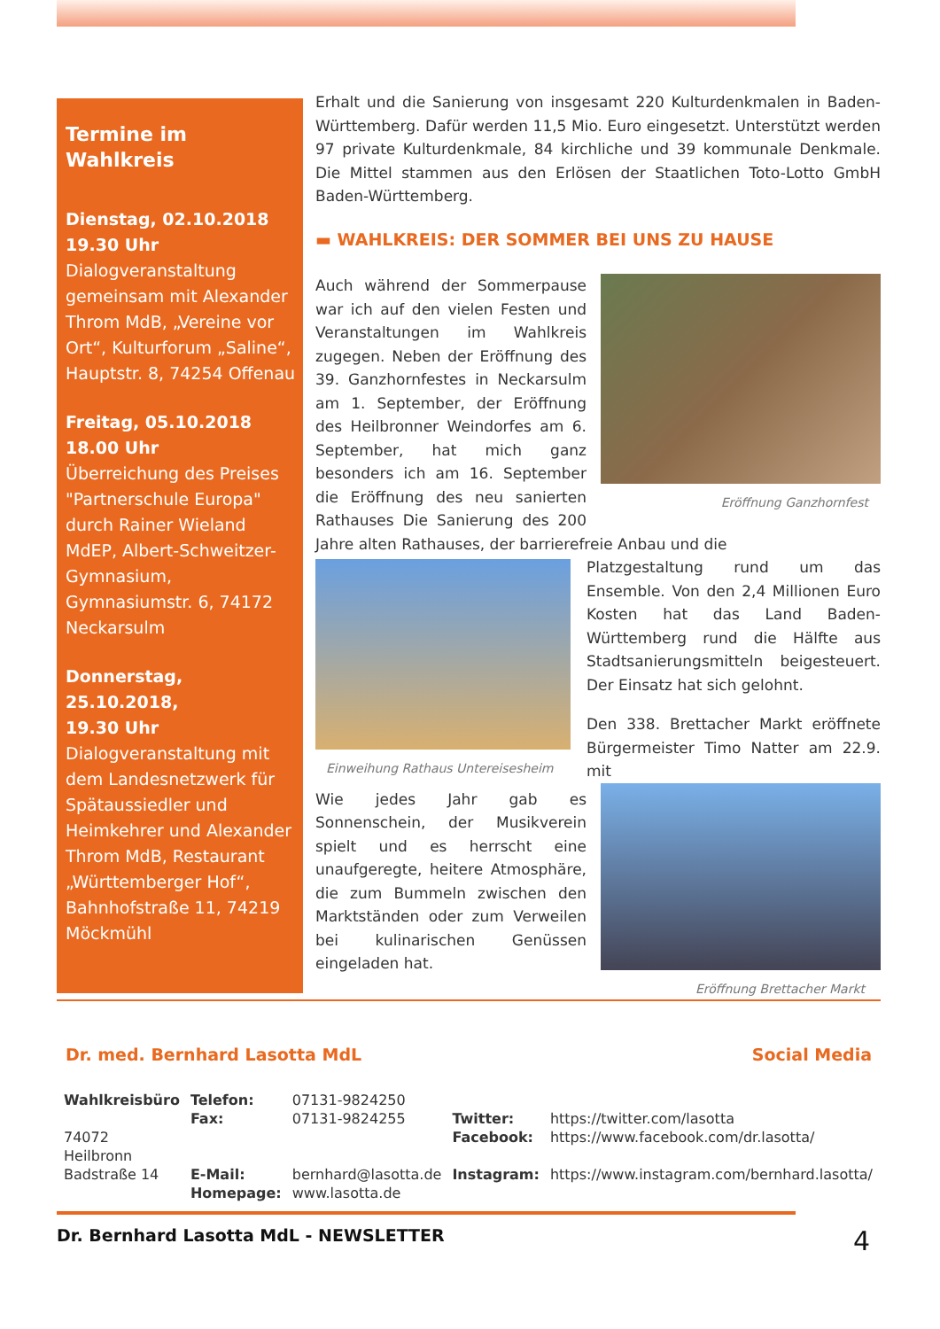Termine im Wahlkreis
Dienstag, 02.10.2018
19.30 Uhr
Dialogveranstaltung gemeinsam mit Alexander Throm MdB, „Vereine vor Ort“, Kulturforum „Saline“, Hauptstr. 8, 74254 Offenau
Freitag, 05.10.2018
18.00 Uhr
Überreichung des Preises "Partnerschule Europa" durch Rainer Wieland MdEP, Albert-Schweitzer-Gymnasium, Gymnasiumstr. 6, 74172 Neckarsulm
Donnerstag, 25.10.2018,
19.30 Uhr
Dialogveranstaltung mit dem Landesnetzwerk für Spätaussiedler und Heimkehrer und Alexander Throm MdB, Restaurant „Württemberger Hof“, Bahnhofstraße 11, 74219 Möckmühl
Erhalt und die Sanierung von insgesamt 220 Kulturdenkmalen in Baden-Württemberg. Dafür werden 11,5 Mio. Euro eingesetzt. Unterstützt werden 97 private Kulturdenkmale, 84 kirchliche und 39 kommunale Denkmale. Die Mittel stammen aus den Erlösen der Staatlichen Toto-Lotto GmbH Baden-Württemberg.
▬ WAHLKREIS: DER SOMMER BEI UNS ZU HAUSE
Eröffnung Ganzhornfest
Auch während der Sommerpause war ich auf den vielen Festen und Veranstaltungen im Wahlkreis zugegen. Neben der Eröffnung des 39. Ganzhornfestes in Neckarsulm am 1. September, der Eröffnung des Heilbronner Weindorfes am 6. September, hat mich ganz besonders ich am 16. September die Eröffnung des neu sanierten Rathauses Die Sanierung des 200 Jahre alten Rathauses, der barrierefreie Anbau und die
Einweihung Rathaus Untereisesheim
Platzgestaltung rund um das Ensemble. Von den 2,4 Millionen Euro Kosten hat das Land Baden-Württemberg rund die Hälfte aus Stadtsanierungsmitteln beigesteuert. Der Einsatz hat sich gelohnt.
Den 338. Brettacher Markt eröffnete Bürgermeister Timo Natter am 22.9. mit
Eröffnung Brettacher Markt
Wie jedes Jahr gab es Sonnenschein, der Musikverein spielt und es herrscht eine unaufgeregte, heitere Atmosphäre, die zum Bummeln zwischen den Marktständen oder zum Verweilen bei kulinarischen Genüssen eingeladen hat.
Dr. med. Bernhard Lasotta MdL Social Media
| Wahlkreisbüro | Telefon: | 07131-9824250 | | |
| | Fax: | 07131-9824255 | Twitter: | https://twitter.com/lasotta |
| 74072 Heilbronn | | | Facebook: | https://www.facebook.com/dr.lasotta/ |
| Badstraße 14 | E-Mail: | bernhard@lasotta.de | Instagram: | https://www.instagram.com/bernhard.lasotta/ |
| | Homepage: | www.lasotta.de | | |
Dr. Bernhard Lasotta MdL - NEWSLETTER 4